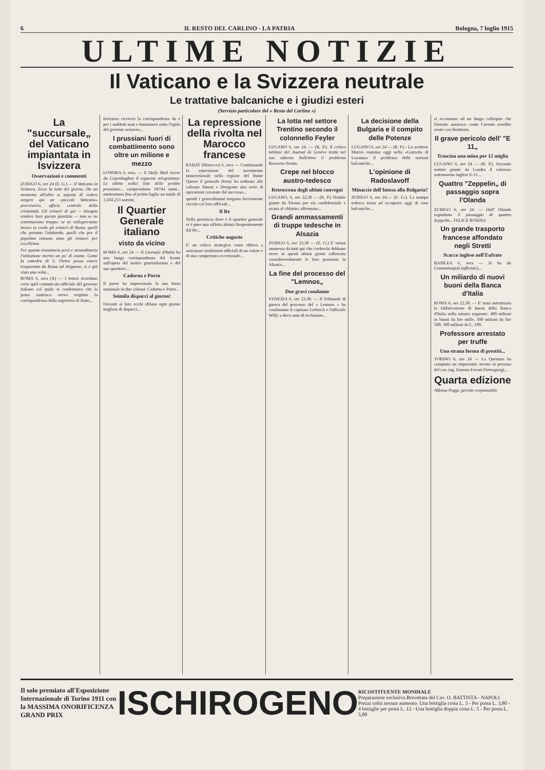6 IL RESTO DEL CARLINO - LA PATRIA Bologna, 7 luglio 1915
ULTIME NOTIZIE
Il Vaticano e la Svizzera neutrale
Le trattative balcaniche e i giudizi esteri
(Servizio particolare del « Resto del Carlino »)
La "succursale„ del Vaticano impiantata in Isvizzera
Osservazioni e commenti
ZURIGO 6, ore 24 (E. G.) — Il Vaticano in Svizzera. Ecco la nota del giorno. Da un momento all'altro si aspetta di vedere sorgere qui un «piccolo Vaticano» provvisorio, ufficio centrale della cristianità. Gli svizzeri di qui — bisogna rendere loro questa giustizia — non se ne commuovono troppo: se ne rallegreranno invece io credo gli svizzeri di Roma, quelli che portano l'alabarda, quelli che per il popolino romano sono gli svizzeri per eccellenza.
Per quanto transitoria però e straordinaria l'istituzione merita un po' di esame. Come la cattedra di S. Pietro possa essere trasportata da Roma ad Avignone, si è già visto una volta...
ROMA 6, sera (X) — I lettori ricordano certo quel comunicato ufficiale del governo italiano col quale si confermava che la posta austriaca aveva respinto la corrispondenza della segreteria di Stato...
Isvizzera riceverà la corrispondenza da e per i suddetti stati e funzionerà sotto l'egida del governo svizzero...
I prussiani fuori di combattimento sono oltre un milione e mezzo
LONDRA 6, sera. — Il Daily Mail riceve da Copenhaghen il seguente telegramma: Le ultime sedici liste delle perdite prussiane... comprendono 94744 nomi... ammontano fino al primo luglio un totale di 1,504,233 uomini.
Il Quartier Generale italiano
visto da vicino
ROMA 6, ore 24 — Il Giornale d'Italia ha una lunga corrispondenza dal fronte sull'opera del nostro generalissimo e del suo quartiere...
Cadorna e Porro
Il paese ha impersonato la sua forza nazionale in due colossi: Cadorna e Porro...
Seimila dispacci al giorno!
Davanti ai loro occhi sfilano ogni giorno migliaia di dispacci...
La repressione della rivolta nel Marocco francese
RABAT (Marocco) 6, sera — Continuando la repressione del movimento insurrezionale nella regione del fiume Querre il generale Henry ha ordinato alle colonne Simon e Derigoine una serie di operazioni coronate dal successo...
quindi i generalissimi tengono brevemente circolo coi loro ufficiali...
Il Re
Nella provincia dove è il quartier generale vi è pure una villetta abitata frequentemente dal Re...
Critiche auguste
E' un critico strategico come ebbero a assicurare moltissimi ufficiali di un valore e di una competenza eccezionale...
La lotta nel settore Trentino secondo il colonnello Feyler
LUGANO 6, ore 24. — (R. P.). Il critico militare del Journal de Genève tratta nel suo odierno bollettino il problema Rovereto-Trento.
Crepe nel blocco austro-tedesco
Retroscena degli ultimi convegni
LUGANO, 6, ore 22,30 — (R. P.) Notizie giunte da Vienna per via confidenziale e sicura al «Matin» affermano...
Grandi ammassamenti di truppe tedesche in Alsazia
ZURIGO 6, ore 23,30 — (E. G.) E' ormai ammesso da tutti qui che i tedeschi debbano avere in questi ultimi giorni rafforzato considerevolmente le loro posizioni in Alsazia...
La fine del processo del "Lemnos„
Due gravi condanne
VENEZIA 6, ore 23.30. — Il Tribunale di guerra del processo del « Lemnos » ha condannato il capitano Liebsich e l'ufficiale Willy a dieci anni di reclusione...
La decisione della Bulgaria e il compito delle Potenze
LUGANO 6, ore 24 — (R. P.) - Lo scrittore Marres esamina oggi nella «Gazzetta di Losanna» il problema delle nazioni balcaniche...
L'opinione di Radoslavoff
Minaccie dell'Intesa alla Bulgaria?
ZURIGO 6, ore 24.— (E. G.). La stampa tedesca torna ad occuparsi oggi di cose balcaniche...
si accennano ad un lungo colloquio che l'inviato austriaco conte Czernin avrebbe avuto con Brattianu.
Il grave pericolo dell' "E 11„
Trascina una mina per 12 miglia
LUGANO 6, ore 24 — (R. P.). Secondo notizie giunte da Londra il valoroso sottomarino inglese E-11...
Quattro "Zeppelin„ di passaggio sopra l'Olanda
ZURIGO 6, ore 24. — Dall' Olanda segnalano il passaggio di quattro Zeppelin... FELICE ROSINA
Un grande trasporto francese affondato negli Stretti
Scacco inglese nell'Eufrate
BASILEA 6, sera — Si ha da Costantinopoli (ufficiale)...
Un miliardo di nuovi buoni della Banca d'Italia
ROMA 6, ore 22,30. — E' stata autorizzata la fabbricazione di buoni della Banca d'Italia nella misura seguente: 400 milioni in buoni da lire mille, 300 milioni da lire 500; 300 milioni da L. 100.
Professore arrestato per truffe
Una strana forma di prestiti...
TORINO 6, ore 24 — La Questura ha compiuto un importante arresto in persona del cav. ing. Ernesto Ferrari Pietrogiorgi...
Quarta edizione
Alfonso Poggi, gerente responsabile
Il solo premiato all'Esposizione Internazionale di Torino 1911 con la MASSIMA ONORIFICENZA GRAND PRIX
ISCHIROGENO
RICOSTITUENTE MONDIALE
Preparazione esclusiva Brevettata del Cav. O. BATTISTA - NAPOLI
Prezzi soliti nessun aumento. Una bottiglia costa L. 3 - Per posta L. 3,80 - 4 bottiglie per posta L. 12 - Una bottiglia doppia costa L. 5 - Per posta L. 5,80